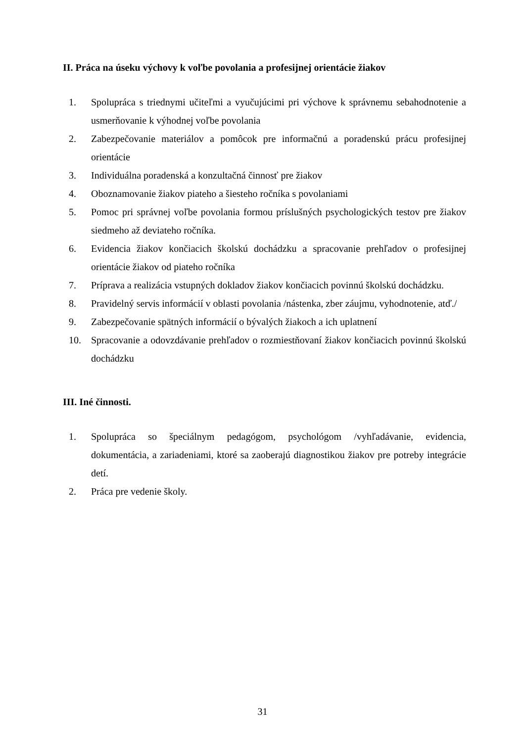II. Práca na úseku výchovy k voľbe povolania a profesijnej orientácie žiakov
1. Spolupráca s triednymi učiteľmi a vyučujúcimi pri výchove k správnemu sebahodnotenie a usmerňovanie k výhodnej voľbe povolania
2. Zabezpečovanie materiálov a pomôcok pre informačnú a poradenskú prácu profesijnej orientácie
3. Individuálna poradenská a konzultačná činnosť pre žiakov
4. Oboznamovanie žiakov piateho a šiesteho ročníka s povolaniami
5. Pomoc pri správnej voľbe povolania formou príslušných psychologických testov pre žiakov siedmeho až deviateho ročníka.
6. Evidencia žiakov končiacich školskú dochádzku a spracovanie prehľadov o profesijnej orientácie žiakov od piateho ročníka
7. Príprava a realizácia vstupných dokladov žiakov končiacich povinnú školskú dochádzku.
8. Pravidelný servis informácií v oblasti povolania /nástenka, zber záujmu, vyhodnotenie, atď./
9. Zabezpečovanie spätných informácií o bývalých žiakoch a ich uplatnení
10. Spracovanie a odovzdávanie prehľadov o rozmiestňovaní žiakov končiacich povinnú školskú dochádzku
III. Iné činnosti.
1. Spolupráca so špeciálnym pedagógom, psychológom /vyhľadávanie, evidencia, dokumentácia, a zariadeniami, ktoré sa zaoberajú diagnostikou žiakov pre potreby integrácie detí.
2. Práca pre vedenie školy.
31